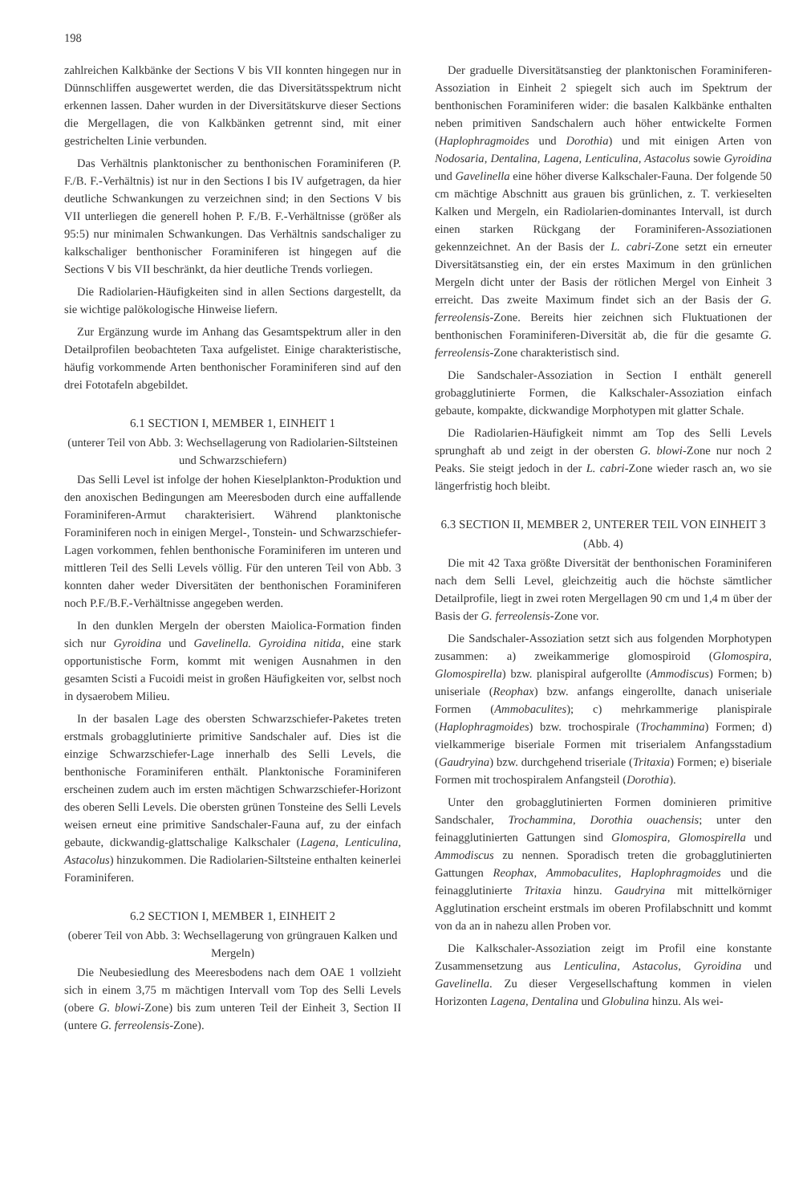198
zahlreichen Kalkbänke der Sections V bis VII konnten hingegen nur in Dünnschliffen ausgewertet werden, die das Diversitätsspektrum nicht erkennen lassen. Daher wurden in der Diversitätskurve dieser Sections die Mergellagen, die von Kalkbänken getrennt sind, mit einer gestrichelten Linie verbunden.
Das Verhältnis planktonischer zu benthonischen Foraminiferen (P. F./B. F.-Verhältnis) ist nur in den Sections I bis IV aufgetragen, da hier deutliche Schwankungen zu verzeichnen sind; in den Sections V bis VII unterliegen die generell hohen P. F./B. F.-Verhältnisse (größer als 95:5) nur minimalen Schwankungen. Das Verhältnis sandschaliger zu kalkschaliger benthonischer Foraminiferen ist hingegen auf die Sections V bis VII beschränkt, da hier deutliche Trends vorliegen.
Die Radiolarien-Häufigkeiten sind in allen Sections dargestellt, da sie wichtige palökologische Hinweise liefern.
Zur Ergänzung wurde im Anhang das Gesamtspektrum aller in den Detailprofilen beobachteten Taxa aufgelistet. Einige charakteristische, häufig vorkommende Arten benthonischer Foraminiferen sind auf den drei Fototafeln abgebildet.
6.1 SECTION I, MEMBER 1, EINHEIT 1
(unterer Teil von Abb. 3: Wechsellagerung von Radiolarien-Siltsteinen und Schwarzschiefern)
Das Selli Level ist infolge der hohen Kieselplankton-Produktion und den anoxischen Bedingungen am Meeresboden durch eine auffallende Foraminiferen-Armut charakterisiert. Während planktonische Foraminiferen noch in einigen Mergel-, Tonstein- und Schwarzschiefer-Lagen vorkommen, fehlen benthonische Foraminiferen im unteren und mittleren Teil des Selli Levels völlig. Für den unteren Teil von Abb. 3 konnten daher weder Diversitäten der benthonischen Foraminiferen noch P.F./B.F.-Verhältnisse angegeben werden.
In den dunklen Mergeln der obersten Maiolica-Formation finden sich nur Gyroidina und Gavelinella. Gyroidina nitida, eine stark opportunistische Form, kommt mit wenigen Ausnahmen in den gesamten Scisti a Fucoidi meist in großen Häufigkeiten vor, selbst noch in dysaerobem Milieu.
In der basalen Lage des obersten Schwarzschiefer-Paketes treten erstmals grobagglutinierte primitive Sandschaler auf. Dies ist die einzige Schwarzschiefer-Lage innerhalb des Selli Levels, die benthonische Foraminiferen enthält. Planktonische Foraminiferen erscheinen zudem auch im ersten mächtigen Schwarzschiefer-Horizont des oberen Selli Levels. Die obersten grünen Tonsteine des Selli Levels weisen erneut eine primitive Sandschaler-Fauna auf, zu der einfach gebaute, dickwandig-glattschalige Kalkschaler (Lagena, Lenticulina, Astacolus) hinzukommen. Die Radiolarien-Siltsteine enthalten keinerlei Foraminiferen.
6.2 SECTION I, MEMBER 1, EINHEIT 2
(oberer Teil von Abb. 3: Wechsellagerung von grüngrauen Kalken und Mergeln)
Die Neubesiedlung des Meeresbodens nach dem OAE 1 vollzieht sich in einem 3,75 m mächtigen Intervall vom Top des Selli Levels (obere G. blowi-Zone) bis zum unteren Teil der Einheit 3, Section II (untere G. ferreolensis-Zone).
Der graduelle Diversitätsanstieg der planktonischen Foraminiferen-Assoziation in Einheit 2 spiegelt sich auch im Spektrum der benthonischen Foraminiferen wider: die basalen Kalkbänke enthalten neben primitiven Sandschalern auch höher entwickelte Formen (Haplophragmoides und Dorothia) und mit einigen Arten von Nodosaria, Dentalina, Lagena, Lenticulina, Astacolus sowie Gyroidina und Gavelinella eine höher diverse Kalkschaler-Fauna. Der folgende 50 cm mächtige Abschnitt aus grauen bis grünlichen, z. T. verkieselten Kalken und Mergeln, ein Radiolarien-dominantes Intervall, ist durch einen starken Rückgang der Foraminiferen-Assoziationen gekennzeichnet. An der Basis der L. cabri-Zone setzt ein erneuter Diversitätsanstieg ein, der ein erstes Maximum in den grünlichen Mergeln dicht unter der Basis der rötlichen Mergel von Einheit 3 erreicht. Das zweite Maximum findet sich an der Basis der G. ferreolensis-Zone. Bereits hier zeichnen sich Fluktuationen der benthonischen Foraminiferen-Diversität ab, die für die gesamte G. ferreolensis-Zone charakteristisch sind.
Die Sandschaler-Assoziation in Section I enthält generell grobagglutinierte Formen, die Kalkschaler-Assoziation einfach gebaute, kompakte, dickwandige Morphotypen mit glatter Schale.
Die Radiolarien-Häufigkeit nimmt am Top des Selli Levels sprunghaft ab und zeigt in der obersten G. blowi-Zone nur noch 2 Peaks. Sie steigt jedoch in der L. cabri-Zone wieder rasch an, wo sie längerfristig hoch bleibt.
6.3 SECTION II, MEMBER 2, UNTERER TEIL VON EINHEIT 3
(Abb. 4)
Die mit 42 Taxa größte Diversität der benthonischen Foraminiferen nach dem Selli Level, gleichzeitig auch die höchste sämtlicher Detailprofile, liegt in zwei roten Mergellagen 90 cm und 1,4 m über der Basis der G. ferreolensis-Zone vor.
Die Sandschaler-Assoziation setzt sich aus folgenden Morphotypen zusammen: a) zweikammerige glomospiroid (Glomospira, Glomospirella) bzw. planispiral aufgerollte (Ammodiscus) Formen; b) uniseriale (Reophax) bzw. anfangs eingerollte, danach uniseriale Formen (Ammobaculites); c) mehrkammerige planispirale (Haplophragmoides) bzw. trochospirale (Trochammina) Formen; d) vielkammerige biseriale Formen mit triserialem Anfangsstadium (Gaudryina) bzw. durchgehend triseriale (Tritaxia) Formen; e) biseriale Formen mit trochospiralem Anfangsteil (Dorothia).
Unter den grobagglutinierten Formen dominieren primitive Sandschaler, Trochammina, Dorothia ouachensis; unter den feinagglutinierten Gattungen sind Glomospira, Glomospirella und Ammodiscus zu nennen. Sporadisch treten die grobagglutinierten Gattungen Reophax, Ammobaculites, Haplophragmoides und die feinagglutinierte Tritaxia hinzu. Gaudryina mit mittelkörniger Agglutination erscheint erstmals im oberen Profilabschnitt und kommt von da an in nahezu allen Proben vor.
Die Kalkschaler-Assoziation zeigt im Profil eine konstante Zusammensetzung aus Lenticulina, Astacolus, Gyroidina und Gavelinella. Zu dieser Vergesellschaftung kommen in vielen Horizonten Lagena, Dentalina und Globulina hinzu. Als wei-